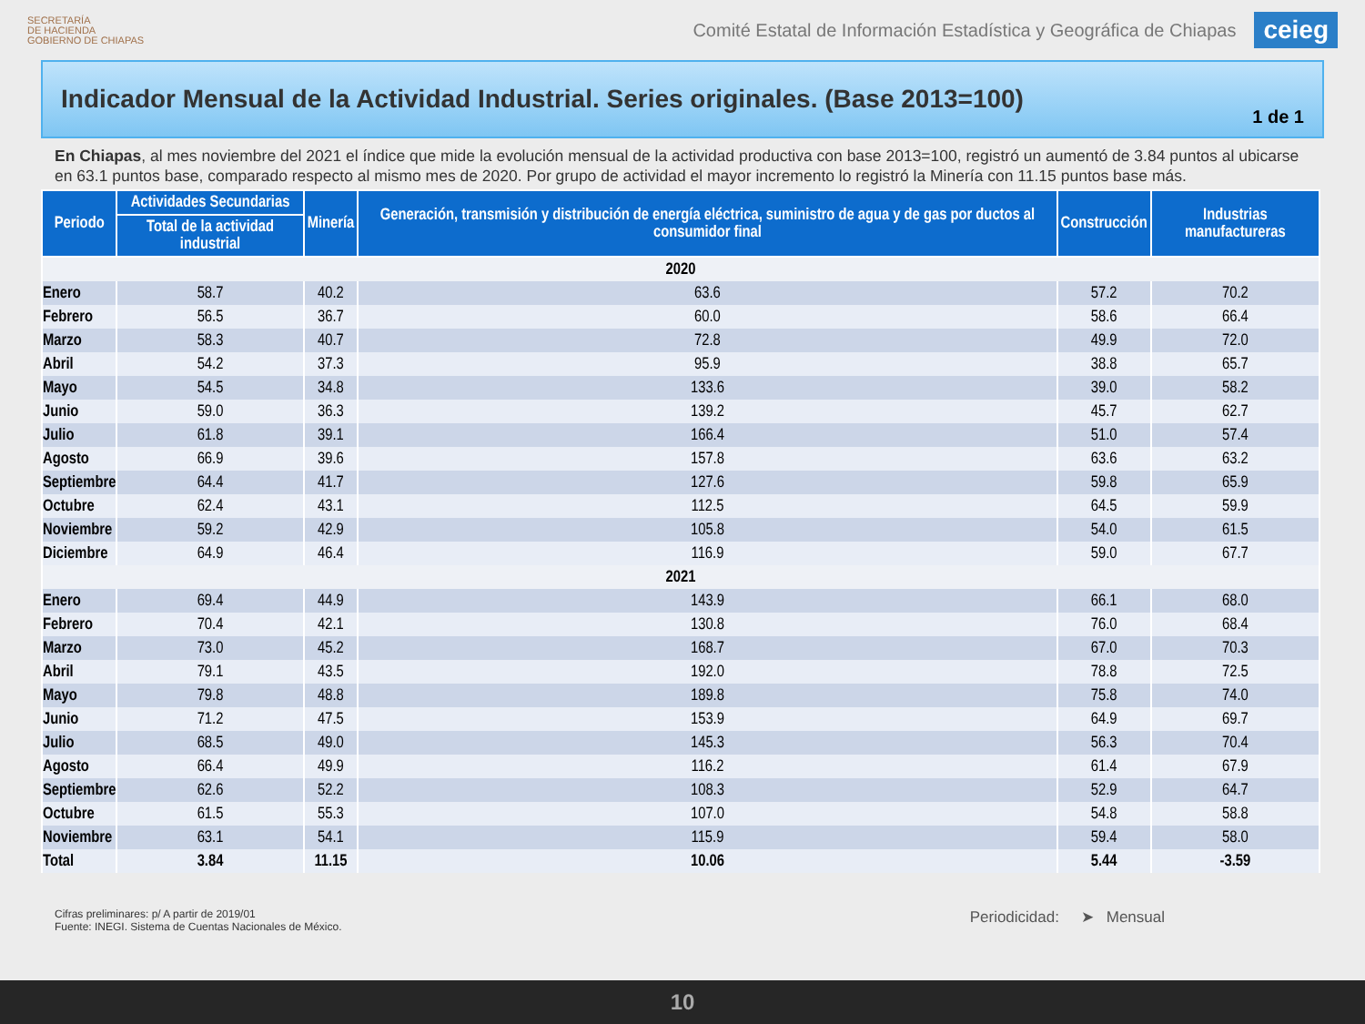SECRETARÍA
DE HACIENDA
GOBIERNO DE CHIAPAS
Comité Estatal de Información Estadística y Geográfica de Chiapas
ceieg
Indicador Mensual de la Actividad Industrial. Series originales. (Base 2013=100)
1 de 1
En Chiapas, al mes noviembre del 2021 el índice que mide la evolución mensual de la actividad productiva con base 2013=100, registró un aumentó de 3.84 puntos al ubicarse en 63.1 puntos base, comparado respecto al mismo mes de 2020. Por grupo de actividad el mayor incremento lo registró la Minería con 11.15 puntos base más.
| Periodo | Actividades Secundarias | Minería | Generación, transmisión y distribución de energía eléctrica, suministro de agua y de gas por ductos al consumidor final | Construcción | Industrias manufactureras |
| --- | --- | --- | --- | --- | --- |
| | Total de la actividad industrial | | | | |
| 2020 | | | | | |
| Enero | 58.7 | 40.2 | 63.6 | 57.2 | 70.2 |
| Febrero | 56.5 | 36.7 | 60.0 | 58.6 | 66.4 |
| Marzo | 58.3 | 40.7 | 72.8 | 49.9 | 72.0 |
| Abril | 54.2 | 37.3 | 95.9 | 38.8 | 65.7 |
| Mayo | 54.5 | 34.8 | 133.6 | 39.0 | 58.2 |
| Junio | 59.0 | 36.3 | 139.2 | 45.7 | 62.7 |
| Julio | 61.8 | 39.1 | 166.4 | 51.0 | 57.4 |
| Agosto | 66.9 | 39.6 | 157.8 | 63.6 | 63.2 |
| Septiembre | 64.4 | 41.7 | 127.6 | 59.8 | 65.9 |
| Octubre | 62.4 | 43.1 | 112.5 | 64.5 | 59.9 |
| Noviembre | 59.2 | 42.9 | 105.8 | 54.0 | 61.5 |
| Diciembre | 64.9 | 46.4 | 116.9 | 59.0 | 67.7 |
| 2021 | | | | | |
| Enero | 69.4 | 44.9 | 143.9 | 66.1 | 68.0 |
| Febrero | 70.4 | 42.1 | 130.8 | 76.0 | 68.4 |
| Marzo | 73.0 | 45.2 | 168.7 | 67.0 | 70.3 |
| Abril | 79.1 | 43.5 | 192.0 | 78.8 | 72.5 |
| Mayo | 79.8 | 48.8 | 189.8 | 75.8 | 74.0 |
| Junio | 71.2 | 47.5 | 153.9 | 64.9 | 69.7 |
| Julio | 68.5 | 49.0 | 145.3 | 56.3 | 70.4 |
| Agosto | 66.4 | 49.9 | 116.2 | 61.4 | 67.9 |
| Septiembre | 62.6 | 52.2 | 108.3 | 52.9 | 64.7 |
| Octubre | 61.5 | 55.3 | 107.0 | 54.8 | 58.8 |
| Noviembre | 63.1 | 54.1 | 115.9 | 59.4 | 58.0 |
| Total | 3.84 | 11.15 | 10.06 | 5.44 | -3.59 |
Cifras preliminares: p/ A partir de 2019/01
Fuente: INEGI. Sistema de Cuentas Nacionales de México.
Periodicidad: ➤ Mensual
10